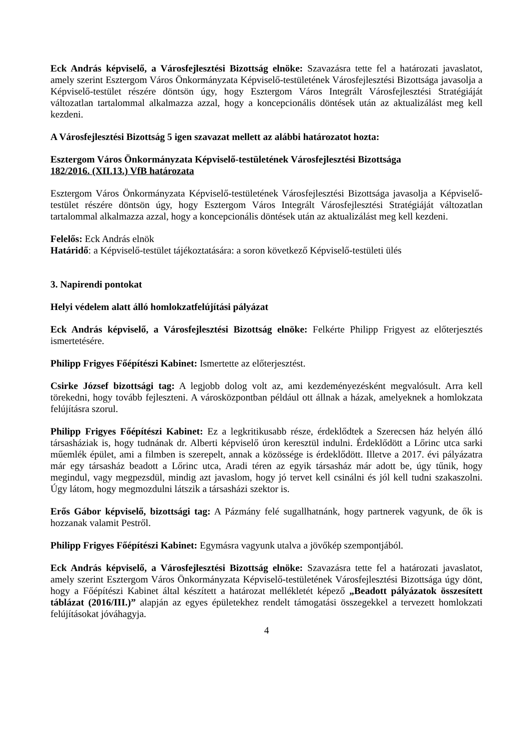Eck András képviselő, a Városfejlesztési Bizottság elnöke: Szavazásra tette fel a határozati javaslatot, amely szerint Esztergom Város Önkormányzata Képviselő-testületének Városfejlesztési Bizottsága javasolja a Képviselő-testület részére döntsön úgy, hogy Esztergom Város Integrált Városfejlesztési Stratégiáját változatlan tartalommal alkalmazza azzal, hogy a koncepcionális döntések után az aktualizálást meg kell kezdeni.
A Városfejlesztési Bizottság 5 igen szavazat mellett az alábbi határozatot hozta:
Esztergom Város Önkormányzata Képviselő-testületének Városfejlesztési Bizottsága
182/2016. (XII.13.) VfB határozata
Esztergom Város Önkormányzata Képviselő-testületének Városfejlesztési Bizottsága javasolja a Képviselő-testület részére döntsön úgy, hogy Esztergom Város Integrált Városfejlesztési Stratégiáját változatlan tartalommal alkalmazza azzal, hogy a koncepcionális döntések után az aktualizálást meg kell kezdeni.
Felelős: Eck András elnök
Határidő: a Képviselő-testület tájékoztatására: a soron következő Képviselő-testületi ülés
3. Napirendi pontokat
Helyi védelem alatt álló homlokzatfelújítási pályázat
Eck András képviselő, a Városfejlesztési Bizottság elnöke: Felkérte Philipp Frigyest az előterjesztés ismertetésére.
Philipp Frigyes Főépítészi Kabinet: Ismertette az előterjesztést.
Csirke József bizottsági tag: A legjobb dolog volt az, ami kezdeményezésként megvalósult. Arra kell törekedni, hogy tovább fejleszteni. A városközpontban például ott állnak a házak, amelyeknek a homlokzata felújításra szorul.
Philipp Frigyes Főépítészi Kabinet: Ez a legkritikusabb része, érdeklődtek a Szerecsen ház helyén álló társasháziak is, hogy tudnának dr. Alberti képviselő úron keresztül indulni. Érdeklődött a Lőrinc utca sarki műemlék épület, ami a filmben is szerepelt, annak a közössége is érdeklődött. Illetve a 2017. évi pályázatra már egy társasház beadott a Lőrinc utca, Aradi téren az egyik társasház már adott be, úgy tűnik, hogy megindul, vagy megpezsdül, mindig azt javaslom, hogy jó tervet kell csinálni és jól kell tudni szakaszolni. Úgy látom, hogy megmozdulni látszik a társasházi szektor is.
Erős Gábor képviselő, bizottsági tag: A Pázmány felé sugallhatnánk, hogy partnerek vagyunk, de ők is hozzanak valamit Pestről.
Philipp Frigyes Főépítészi Kabinet: Egymásra vagyunk utalva a jövőkép szempontjából.
Eck András képviselő, a Városfejlesztési Bizottság elnöke: Szavazásra tette fel a határozati javaslatot, amely szerint Esztergom Város Önkormányzata Képviselő-testületének Városfejlesztési Bizottsága úgy dönt, hogy a Főépítészi Kabinet által készített a határozat mellékletét képező „Beadott pályázatok összesített táblázat (2016/III.)” alapján az egyes épületekhez rendelt támogatási összegekkel a tervezett homlokzati felújításokat jóváhagyja.
4